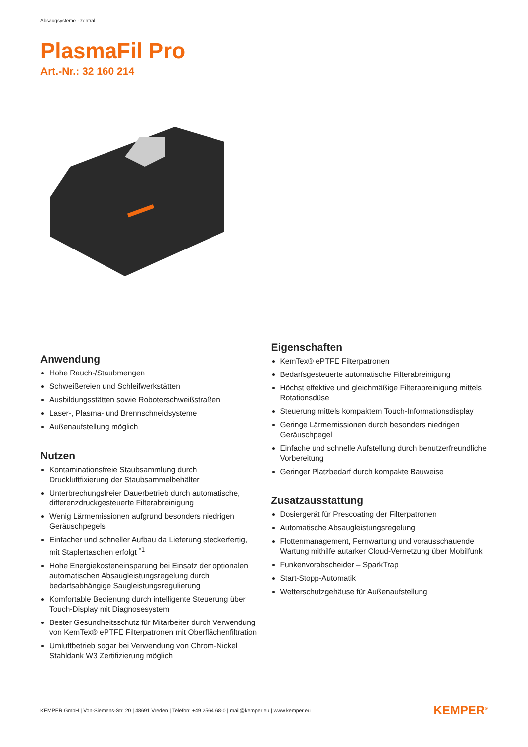Absaugsysteme - zentral
PlasmaFil Pro
Art.-Nr.: 32 160 214
Anwendung
Hohe Rauch-/Staubmengen
Schweißereien und Schleifwerkstätten
Ausbildungsstätten sowie Roboterschweißstraßen
Laser-, Plasma- und Brennschneidsysteme
Außenaufstellung möglich
Nutzen
Kontaminationsfreie Staubsammlung durch Druckluftfixierung der Staubsammelbehälter
Unterbrechungsfreier Dauerbetrieb durch automatische, differenzdruckgesteuerte Filterabreinigung
Wenig Lärmemissionen aufgrund besonders niedrigen Geräuschpegels
Einfacher und schneller Aufbau da Lieferung steckerfertig, mit Staplertaschen erfolgt <sup>*1</sup>
Hohe Energiekosteneinsparung bei Einsatz der optionalen automatischen Absaugleistungsregelung durch bedarfsabhängige Saugleistungsregulierung
Komfortable Bedienung durch intelligente Steuerung über Touch-Display mit Diagnosesystem
Bester Gesundheitsschutz für Mitarbeiter durch Verwendung von KemTex® ePTFE Filterpatronen mit Oberflächenfiltration
Umluftbetrieb sogar bei Verwendung von Chrom-Nickel Stahldank W3 Zertifizierung möglich
Eigenschaften
KemTex® ePTFE Filterpatronen
Bedarfsgesteuerte automatische Filterabreinigung
Höchst effektive und gleichmäßige Filterabreinigung mittels Rotationsdüse
Steuerung mittels kompaktem Touch-Informationsdisplay
Geringe Lärmemissionen durch besonders niedrigen Geräuschpegel
Einfache und schnelle Aufstellung durch benutzerfreundliche Vorbereitung
Geringer Platzbedarf durch kompakte Bauweise
Zusatzausstattung
Dosiergerät für Prescoating der Filterpatronen
Automatische Absaugleistungsregelung
Flottenmanagement, Fernwartung und vorausschauende Wartung mithilfe autarker Cloud-Vernetzung über Mobilfunk
Funkenvorabscheider – SparkTrap
Start-Stopp-Automatik
Wetterschutzgehäuse für Außenaufstellung
KEMPER GmbH | Von-Siemens-Str. 20 | 48691 Vreden | Telefon: +49 2564 68-0 | mail@kemper.eu | www.kemper.eu KEMPER<sup>®</sup>